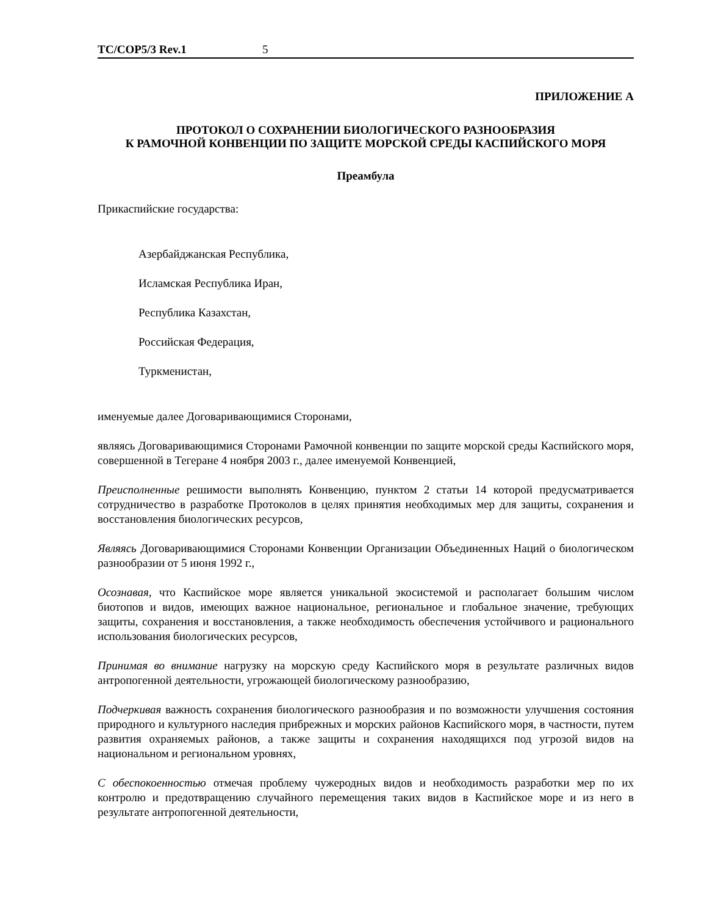TC/COP5/3 Rev.1 5
ПРИЛОЖЕНИЕ A
ПРОТОКОЛ О СОХРАНЕНИИ БИОЛОГИЧЕСКОГО РАЗНООБРАЗИЯ
К РАМОЧНОЙ КОНВЕНЦИИ ПО ЗАЩИТЕ МОРСКОЙ СРЕДЫ КАСПИЙСКОГО МОРЯ
Преамбула
Прикаспийские государства:
Азербайджанская Республика,
Исламская Республика Иран,
Республика Казахстан,
Российская Федерация,
Туркменистан,
именуемые далее Договаривающимися Сторонами,
являясь Договаривающимися Сторонами Рамочной конвенции по защите морской среды Каспийского моря, совершенной в Тегеране 4 ноября 2003 г., далее именуемой Конвенцией,
Преисполненные решимости выполнять Конвенцию, пунктом 2 статьи 14 которой предусматривается сотрудничество в разработке Протоколов в целях принятия необходимых мер для защиты, сохранения и восстановления биологических ресурсов,
Являясь Договаривающимися Сторонами Конвенции Организации Объединенных Наций о биологическом разнообразии от 5 июня 1992 г.,
Осознавая, что Каспийское море является уникальной экосистемой и располагает большим числом биотопов и видов, имеющих важное национальное, региональное и глобальное значение, требующих защиты, сохранения и восстановления, а также необходимость обеспечения устойчивого и рационального использования биологических ресурсов,
Принимая во внимание нагрузку на морскую среду Каспийского моря в результате различных видов антропогенной деятельности, угрожающей биологическому разнообразию,
Подчеркивая важность сохранения биологического разнообразия и по возможности улучшения состояния природного и культурного наследия прибрежных и морских районов Каспийского моря, в частности, путем развития охраняемых районов, а также защиты и сохранения находящихся под угрозой видов на национальном и региональном уровнях,
С обеспокоенностью отмечая проблему чужеродных видов и необходимость разработки мер по их контролю и предотвращению случайного перемещения таких видов в Каспийское море и из него в результате антропогенной деятельности,